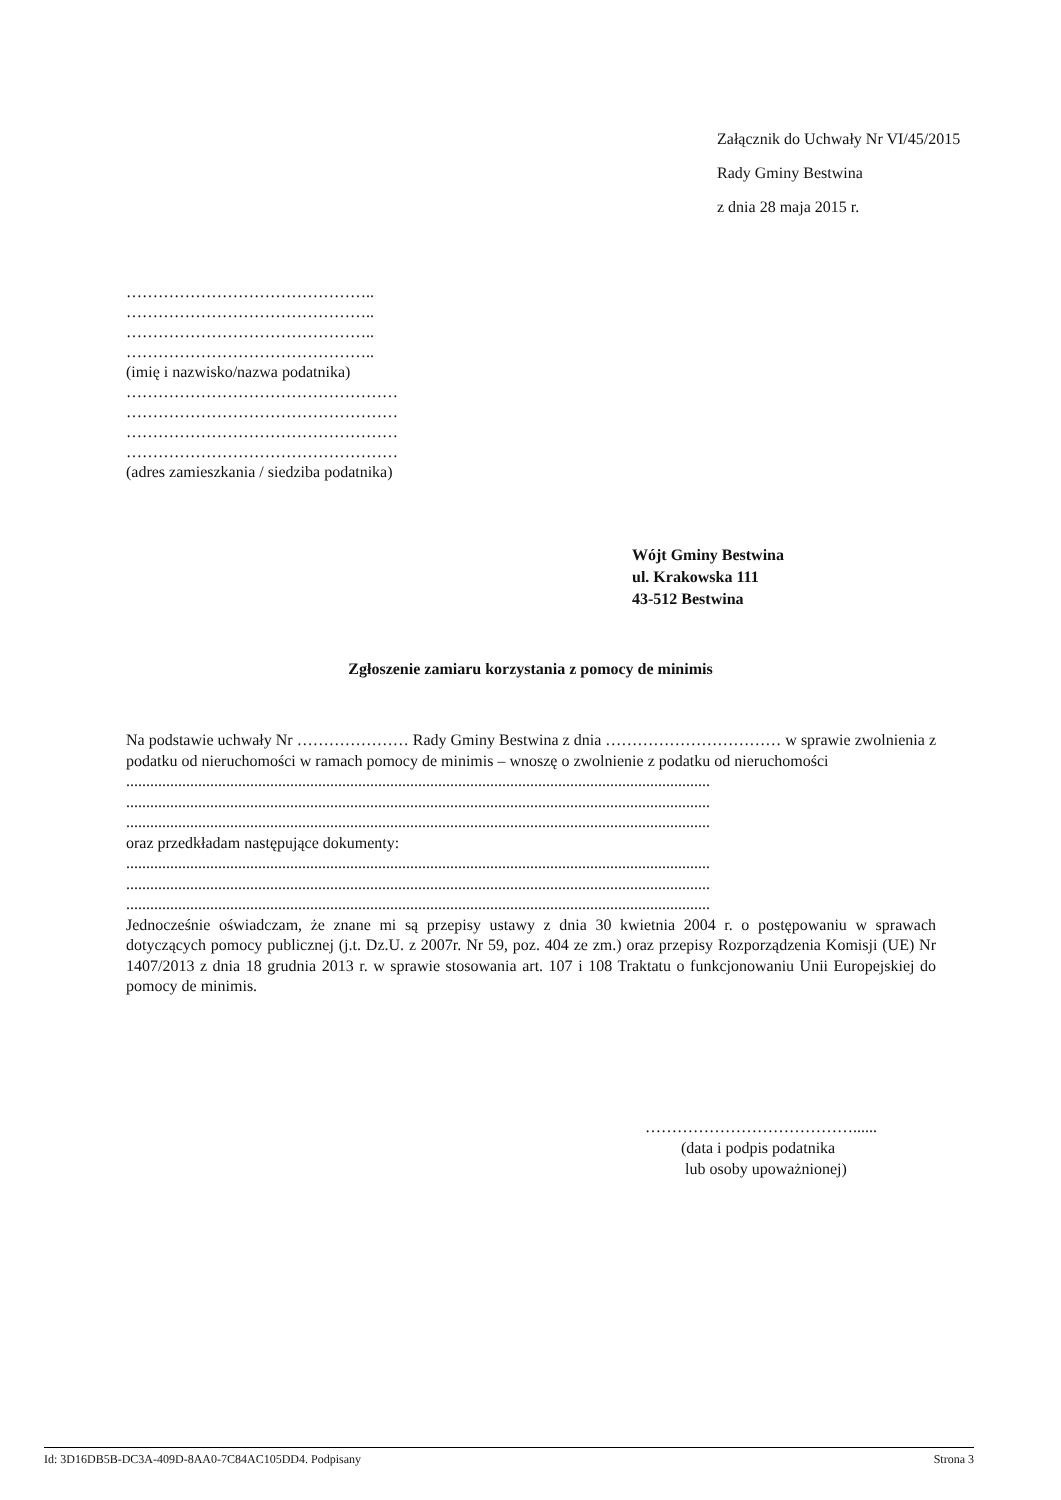Załącznik do Uchwały Nr VI/45/2015
Rady Gminy Bestwina
z dnia 28 maja 2015 r.
………………………………………..
………………………………………..
………………………………………..
………………………………………..
(imię i nazwisko/nazwa podatnika)
……………………………………………
……………………………………………
……………………………………………
……………………………………………
(adres zamieszkania / siedziba podatnika)
Wójt Gminy Bestwina
ul. Krakowska 111
43-512 Bestwina
Zgłoszenie zamiaru korzystania z pomocy de minimis
Na podstawie uchwały Nr ………………… Rady Gminy Bestwina z dnia …………………………… w sprawie zwolnienia z podatku od nieruchomości w ramach pomocy de minimis – wnoszę o zwolnienie z podatku od nieruchomości
..................................................................................................................................................
..................................................................................................................................................
..................................................................................................................................................
oraz przedkładam następujące dokumenty:
..................................................................................................................................................
..................................................................................................................................................
..................................................................................................................................................
Jednocześnie oświadczam, że znane mi są przepisy ustawy z dnia 30 kwietnia 2004 r. o postępowaniu w sprawach dotyczących pomocy publicznej (j.t. Dz.U. z 2007r. Nr 59, poz. 404 ze zm.) oraz przepisy Rozporządzenia Komisji (UE) Nr 1407/2013 z dnia 18 grudnia 2013 r. w sprawie stosowania art. 107 i 108 Traktatu o funkcjonowaniu Unii Europejskiej do pomocy de minimis.
…………………………………......
(data i podpis podatnika
lub osoby upoważnionej)
Id: 3D16DB5B-DC3A-409D-8AA0-7C84AC105DD4. Podpisany Strona 3